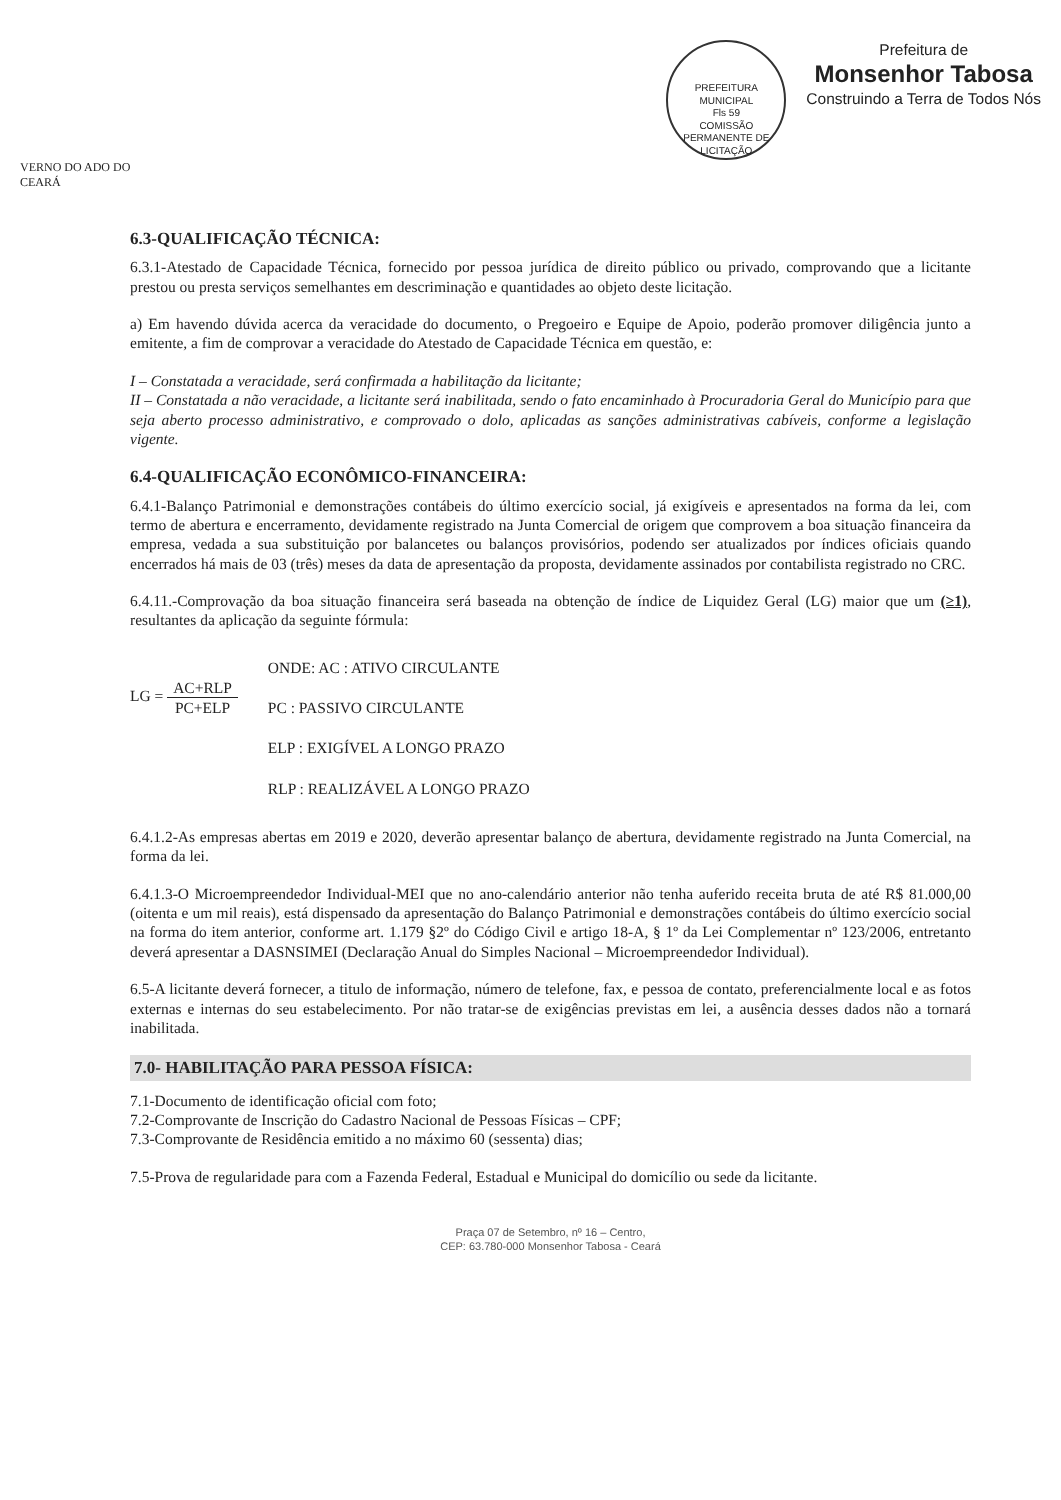VERNO DO ADO DO CEARÁ
PREFEITURA MUNICIPAL
Fls 59
COMISSÃO PERMANENTE DE LICITAÇÃO
Prefeitura de
Monsenhor Tabosa
Construindo a Terra de Todos Nós
6.3-QUALIFICAÇÃO TÉCNICA:
6.3.1-Atestado de Capacidade Técnica, fornecido por pessoa jurídica de direito público ou privado, comprovando que a licitante prestou ou presta serviços semelhantes em descriminação e quantidades ao objeto deste licitação.
a) Em havendo dúvida acerca da veracidade do documento, o Pregoeiro e Equipe de Apoio, poderão promover diligência junto a emitente, a fim de comprovar a veracidade do Atestado de Capacidade Técnica em questão, e:
I – Constatada a veracidade, será confirmada a habilitação da licitante;
II – Constatada a não veracidade, a licitante será inabilitada, sendo o fato encaminhado à Procuradoria Geral do Município para que seja aberto processo administrativo, e comprovado o dolo, aplicadas as sanções administrativas cabíveis, conforme a legislação vigente.
6.4-QUALIFICAÇÃO ECONÔMICO-FINANCEIRA:
6.4.1-Balanço Patrimonial e demonstrações contábeis do último exercício social, já exigíveis e apresentados na forma da lei, com termo de abertura e encerramento, devidamente registrado na Junta Comercial de origem que comprovem a boa situação financeira da empresa, vedada a sua substituição por balancetes ou balanços provisórios, podendo ser atualizados por índices oficiais quando encerrados há mais de 03 (três) meses da data de apresentação da proposta, devidamente assinados por contabilista registrado no CRC.
6.4.11.-Comprovação da boa situação financeira será baseada na obtenção de índice de Liquidez Geral (LG) maior que um (≥1), resultantes da aplicação da seguinte fórmula:
LG = AC+RLP PC+ELP
ONDE: AC : ATIVO CIRCULANTE
PC : PASSIVO CIRCULANTE
ELP : EXIGÍVEL A LONGO PRAZO
RLP : REALIZÁVEL A LONGO PRAZO
6.4.1.2-As empresas abertas em 2019 e 2020, deverão apresentar balanço de abertura, devidamente registrado na Junta Comercial, na forma da lei.
6.4.1.3-O Microempreendedor Individual-MEI que no ano-calendário anterior não tenha auferido receita bruta de até R$ 81.000,00 (oitenta e um mil reais), está dispensado da apresentação do Balanço Patrimonial e demonstrações contábeis do último exercício social na forma do item anterior, conforme art. 1.179 §2º do Código Civil e artigo 18-A, § 1º da Lei Complementar nº 123/2006, entretanto deverá apresentar a DASNSIMEI (Declaração Anual do Simples Nacional – Microempreendedor Individual).
6.5-A licitante deverá fornecer, a titulo de informação, número de telefone, fax, e pessoa de contato, preferencialmente local e as fotos externas e internas do seu estabelecimento. Por não tratar-se de exigências previstas em lei, a ausência desses dados não a tornará inabilitada.
7.0- HABILITAÇÃO PARA PESSOA FÍSICA:
7.1-Documento de identificação oficial com foto;
7.2-Comprovante de Inscrição do Cadastro Nacional de Pessoas Físicas – CPF;
7.3-Comprovante de Residência emitido a no máximo 60 (sessenta) dias;
7.5-Prova de regularidade para com a Fazenda Federal, Estadual e Municipal do domicílio ou sede da licitante.
Praça 07 de Setembro, nº 16 – Centro,
CEP: 63.780-000 Monsenhor Tabosa - Ceará